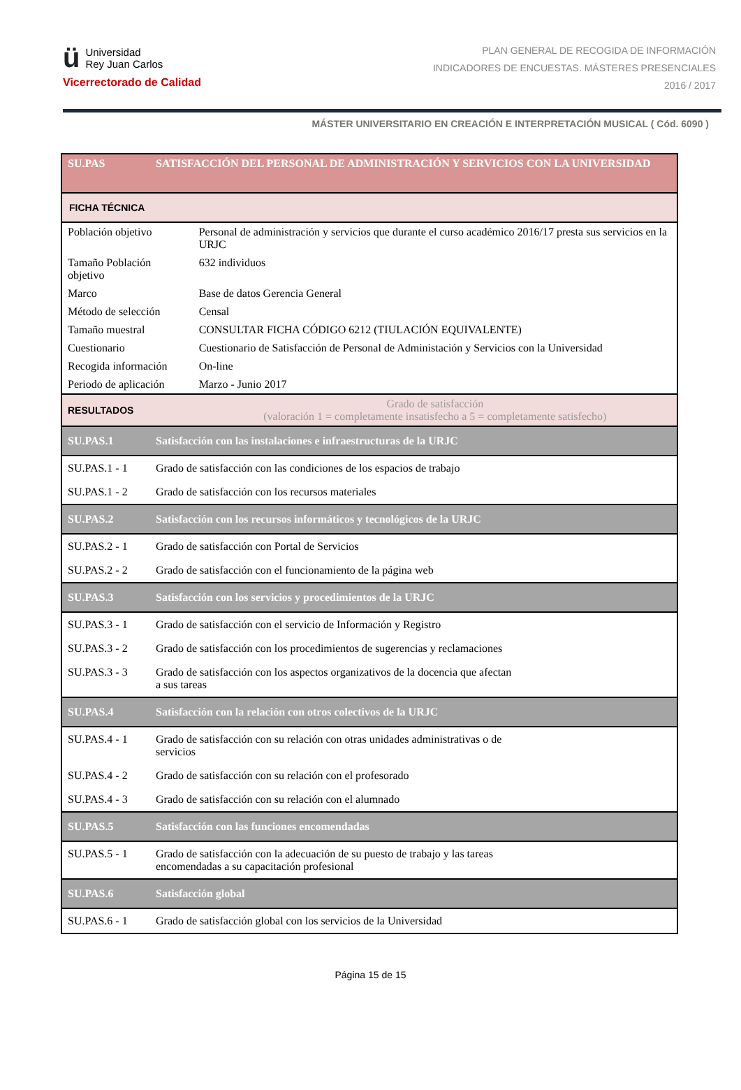ü Universidad
Rey Juan Carlos
Vicerrectorado de Calidad
PLAN GENERAL DE RECOGIDA DE INFORMACIÓN
INDICADORES DE ENCUESTAS. MÁSTERES PRESENCIALES
2016 / 2017
MÁSTER UNIVERSITARIO EN CREACIÓN E INTERPRETACIÓN MUSICAL ( Cód. 6090 )
| SU.PAS | SATISFACCIÓN DEL PERSONAL DE ADMINISTRACIÓN Y SERVICIOS CON LA UNIVERSIDAD | |
| FICHA TÉCNICA | | |
| Población objetivo | | Personal de administración y servicios que durante el curso académico 2016/17 presta sus servicios en la URJC |
| Tamaño Población objetivo | | 632 individuos |
| Marco | | Base de datos Gerencia General |
| Método de selección | | Censal |
| Tamaño muestral | | CONSULTAR FICHA CÓDIGO 6212 (TIULACIÓN EQUIVALENTE) |
| Cuestionario | | Cuestionario de Satisfacción de Personal de Administación y Servicios con la Universidad |
| Recogida información | | On-line |
| Periodo de aplicación | | Marzo - Junio 2017 |
| RESULTADOS | | Grado de satisfacción (valoración 1 = completamente insatisfecho a 5 = completamente satisfecho) |
| SU.PAS.1 | Satisfacción con las instalaciones e infraestructuras de la URJC | |
| SU.PAS.1 - 1 | Grado de satisfacción con las condiciones de los espacios de trabajo | |
| SU.PAS.1 - 2 | Grado de satisfacción con los recursos materiales | |
| SU.PAS.2 | Satisfacción con los recursos informáticos y tecnológicos de la URJC | |
| SU.PAS.2 - 1 | Grado de satisfacción con Portal de Servicios | |
| SU.PAS.2 - 2 | Grado de satisfacción con el funcionamiento de la página web | |
| SU.PAS.3 | Satisfacción con los servicios y procedimientos de la URJC | |
| SU.PAS.3 - 1 | Grado de satisfacción con el servicio de Información y Registro | |
| SU.PAS.3 - 2 | Grado de satisfacción con los procedimientos de sugerencias y reclamaciones | |
| SU.PAS.3 - 3 | Grado de satisfacción con los aspectos organizativos de la docencia que afectan a sus tareas | |
| SU.PAS.4 | Satisfacción con la relación con otros colectivos de la URJC | |
| SU.PAS.4 - 1 | Grado de satisfacción con su relación con otras unidades administrativas o de servicios | |
| SU.PAS.4 - 2 | Grado de satisfacción con su relación con el profesorado | |
| SU.PAS.4 - 3 | Grado de satisfacción con su relación con el alumnado | |
| SU.PAS.5 | Satisfacción con las funciones encomendadas | |
| SU.PAS.5 - 1 | Grado de satisfacción con la adecuación de su puesto de trabajo y las tareas encomendadas a su capacitación profesional | |
| SU.PAS.6 | Satisfacción global | |
| SU.PAS.6 - 1 | Grado de satisfacción global con los servicios de la Universidad | |
Página 15 de 15